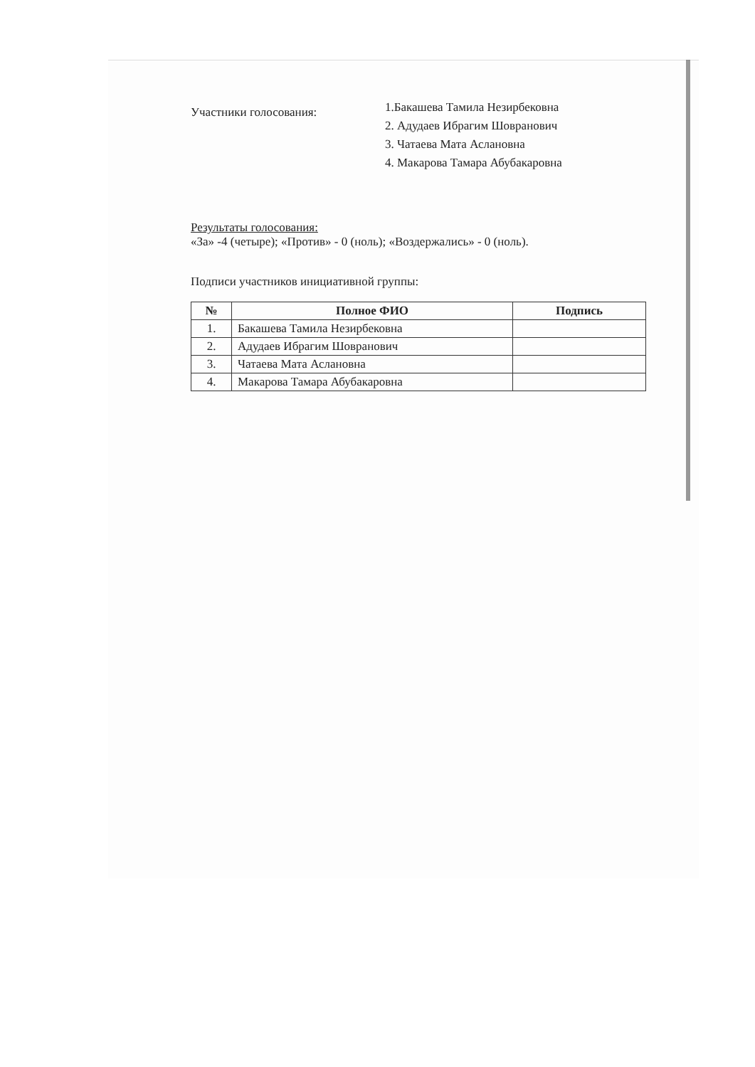Участники голосования:
1.Бакашева Тамила Незирбековна
2. Адудаев Ибрагим Шовранович
3. Чатаева Мата Аслановна
4. Макарова Тамара Абубакаровна
Результаты голосования:
«За» -4 (четыре); «Против» - 0 (ноль); «Воздержались» - 0 (ноль).
Подписи участников инициативной группы:
| № | Полное ФИО | Подпись |
| --- | --- | --- |
| 1. | Бакашева Тамила Незирбековна | |
| 2. | Адудаев Ибрагим Шовранович | |
| 3. | Чатаева Мата Аслановна | |
| 4. | Макарова Тамара Абубакаровна | |